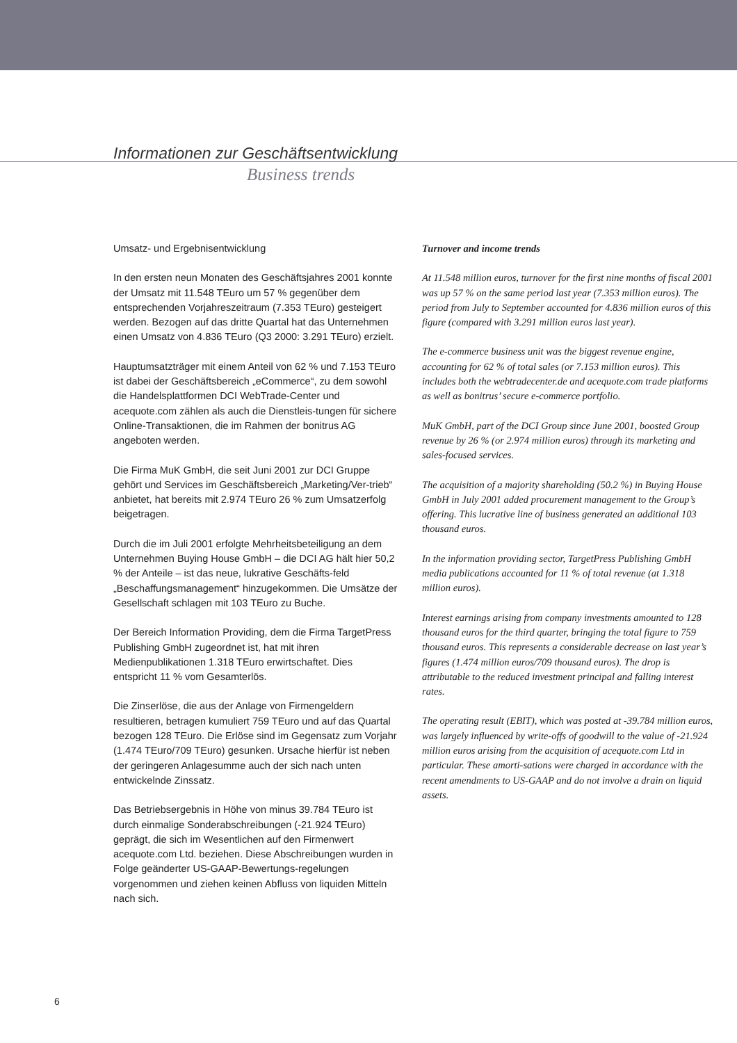Informationen zur Geschäftsentwicklung
Business trends
Umsatz- und Ergebnisentwicklung
In den ersten neun Monaten des Geschäftsjahres 2001 konnte der Umsatz mit 11.548 TEuro um 57 % gegenüber dem entsprechenden Vorjahreszeitraum (7.353 TEuro) gesteigert werden. Bezogen auf das dritte Quartal hat das Unternehmen einen Umsatz von 4.836 TEuro (Q3 2000: 3.291 TEuro) erzielt.
Hauptumsatzträger mit einem Anteil von 62 % und 7.153 TEuro ist dabei der Geschäftsbereich „eCommerce“, zu dem sowohl die Handelsplattformen DCI WebTrade-Center und acequote.com zählen als auch die Dienstleis-tungen für sichere Online-Transaktionen, die im Rahmen der bonitrus AG angeboten werden.
Die Firma MuK GmbH, die seit Juni 2001 zur DCI Gruppe gehört und Services im Geschäftsbereich „Marketing/Ver-trieb“ anbietet, hat bereits mit 2.974 TEuro 26 % zum Umsatzerfolg beigetragen.
Durch die im Juli 2001 erfolgte Mehrheitsbeteiligung an dem Unternehmen Buying House GmbH – die DCI AG hält hier 50,2 % der Anteile – ist das neue, lukrative Geschäfts-feld „Beschaffungsmanagement“ hinzugekommen. Die Umsätze der Gesellschaft schlagen mit 103 TEuro zu Buche.
Der Bereich Information Providing, dem die Firma TargetPress Publishing GmbH zugeordnet ist, hat mit ihren Medienpublikationen 1.318 TEuro erwirtschaftet. Dies entspricht 11 % vom Gesamterlös.
Die Zinserlöse, die aus der Anlage von Firmengeldern resultieren, betragen kumuliert 759 TEuro und auf das Quartal bezogen 128 TEuro. Die Erlöse sind im Gegensatz zum Vorjahr (1.474 TEuro/709 TEuro) gesunken. Ursache hierfür ist neben der geringeren Anlagesumme auch der sich nach unten entwickelnde Zinssatz.
Das Betriebsergebnis in Höhe von minus 39.784 TEuro ist durch einmalige Sonderabschreibungen (-21.924 TEuro) geprägt, die sich im Wesentlichen auf den Firmenwert acequote.com Ltd. beziehen. Diese Abschreibungen wurden in Folge geänderter US-GAAP-Bewertungs-regelungen vorgenommen und ziehen keinen Abfluss von liquiden Mitteln nach sich.
Turnover and income trends
At 11.548 million euros, turnover for the first nine months of fiscal 2001 was up 57 % on the same period last year (7.353 million euros). The period from July to September accounted for 4.836 million euros of this figure (compared with 3.291 million euros last year).
The e-commerce business unit was the biggest revenue engine, accounting for 62 % of total sales (or 7.153 million euros). This includes both the webtradecenter.de and acequote.com trade platforms as well as bonitrus’ secure e-commerce portfolio.
MuK GmbH, part of the DCI Group since June 2001, boosted Group revenue by 26 % (or 2.974 million euros) through its marketing and sales-focused services.
The acquisition of a majority shareholding (50.2 %) in Buying House GmbH in July 2001 added procurement management to the Group’s offering. This lucrative line of business generated an additional 103 thousand euros.
In the information providing sector, TargetPress Publishing GmbH media publications accounted for 11 % of total revenue (at 1.318 million euros).
Interest earnings arising from company investments amounted to 128 thousand euros for the third quarter, bringing the total figure to 759 thousand euros. This represents a considerable decrease on last year’s figures (1.474 million euros/709 thousand euros). The drop is attributable to the reduced investment principal and falling interest rates.
The operating result (EBIT), which was posted at -39.784 million euros, was largely influenced by write-offs of goodwill to the value of -21.924 million euros arising from the acquisition of acequote.com Ltd in particular. These amorti-sations were charged in accordance with the recent amendments to US-GAAP and do not involve a drain on liquid assets.
6